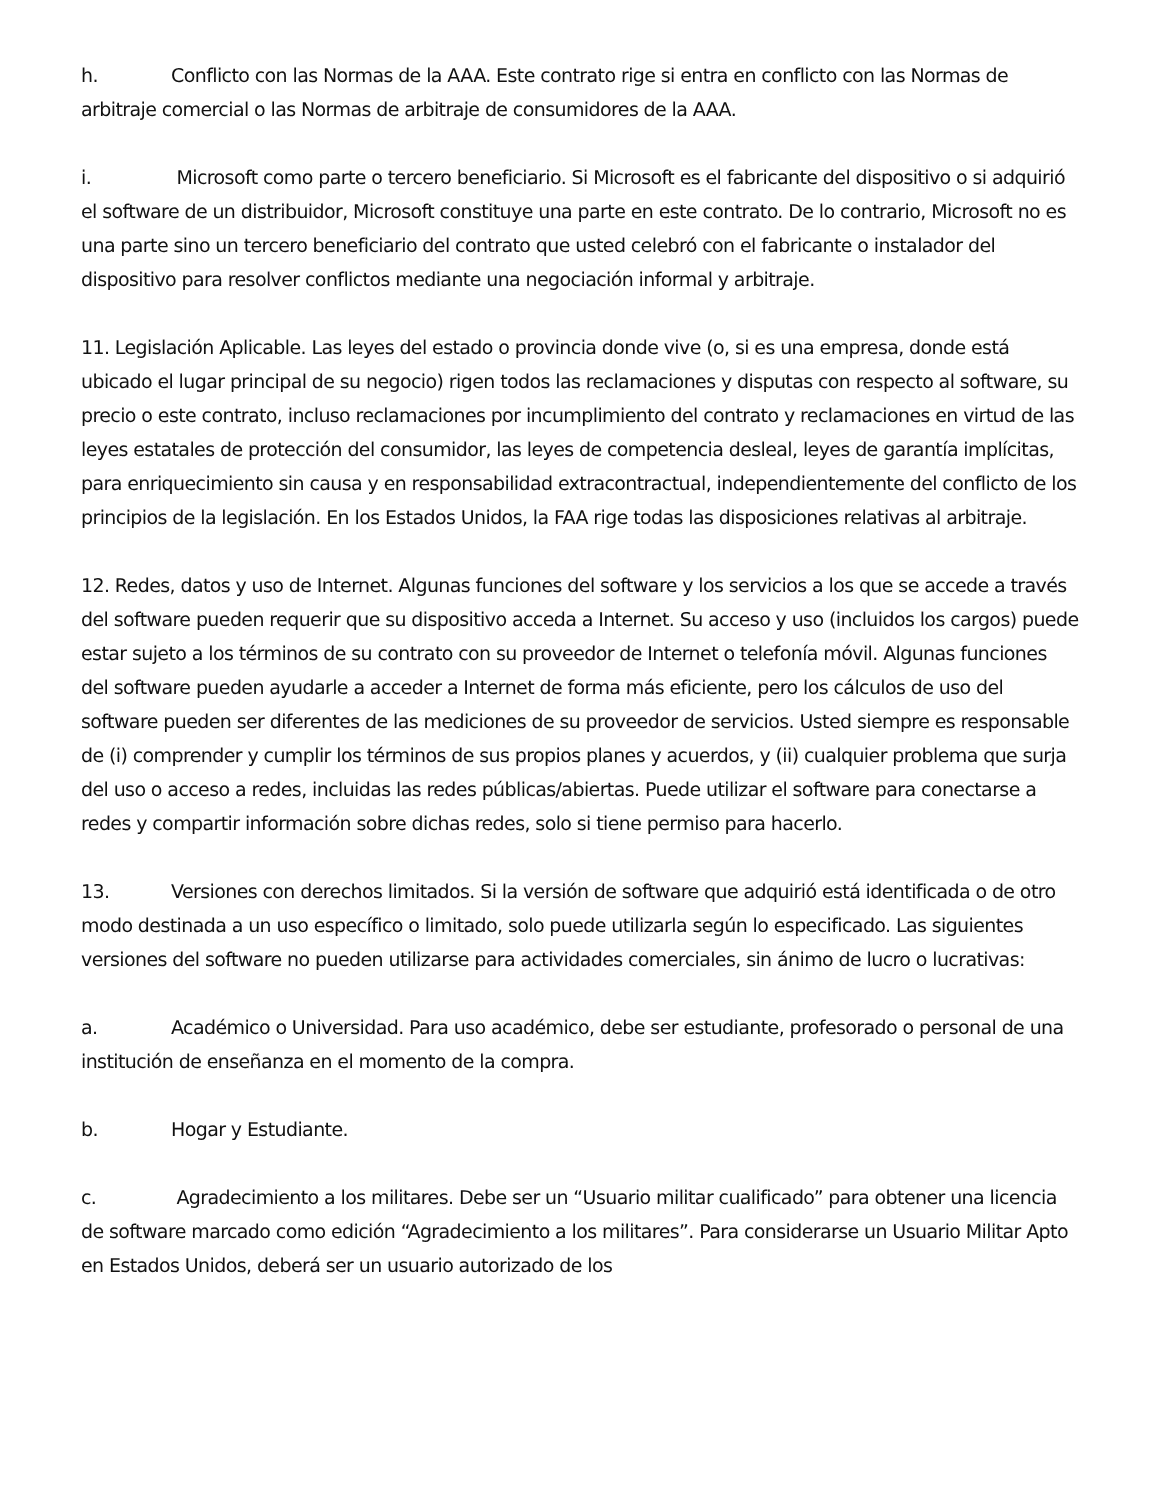h. Conflicto con las Normas de la AAA. Este contrato rige si entra en conflicto con las Normas de arbitraje comercial o las Normas de arbitraje de consumidores de la AAA.
i. Microsoft como parte o tercero beneficiario. Si Microsoft es el fabricante del dispositivo o si adquirió el software de un distribuidor, Microsoft constituye una parte en este contrato. De lo contrario, Microsoft no es una parte sino un tercero beneficiario del contrato que usted celebró con el fabricante o instalador del dispositivo para resolver conflictos mediante una negociación informal y arbitraje.
11. Legislación Aplicable. Las leyes del estado o provincia donde vive (o, si es una empresa, donde está ubicado el lugar principal de su negocio) rigen todos las reclamaciones y disputas con respecto al software, su precio o este contrato, incluso reclamaciones por incumplimiento del contrato y reclamaciones en virtud de las leyes estatales de protección del consumidor, las leyes de competencia desleal, leyes de garantía implícitas, para enriquecimiento sin causa y en responsabilidad extracontractual, independientemente del conflicto de los principios de la legislación. En los Estados Unidos, la FAA rige todas las disposiciones relativas al arbitraje.
12. Redes, datos y uso de Internet. Algunas funciones del software y los servicios a los que se accede a través del software pueden requerir que su dispositivo acceda a Internet. Su acceso y uso (incluidos los cargos) puede estar sujeto a los términos de su contrato con su proveedor de Internet o telefonía móvil. Algunas funciones del software pueden ayudarle a acceder a Internet de forma más eficiente, pero los cálculos de uso del software pueden ser diferentes de las mediciones de su proveedor de servicios. Usted siempre es responsable de (i) comprender y cumplir los términos de sus propios planes y acuerdos, y (ii) cualquier problema que surja del uso o acceso a redes, incluidas las redes públicas/abiertas. Puede utilizar el software para conectarse a redes y compartir información sobre dichas redes, solo si tiene permiso para hacerlo.
13. Versiones con derechos limitados. Si la versión de software que adquirió está identificada o de otro modo destinada a un uso específico o limitado, solo puede utilizarla según lo especificado. Las siguientes versiones del software no pueden utilizarse para actividades comerciales, sin ánimo de lucro o lucrativas:
a. Académico o Universidad. Para uso académico, debe ser estudiante, profesorado o personal de una institución de enseñanza en el momento de la compra.
b. Hogar y Estudiante.
c. Agradecimiento a los militares. Debe ser un “Usuario militar cualificado” para obtener una licencia de software marcado como edición “Agradecimiento a los militares”. Para considerarse un Usuario Militar Apto en Estados Unidos, deberá ser un usuario autorizado de los